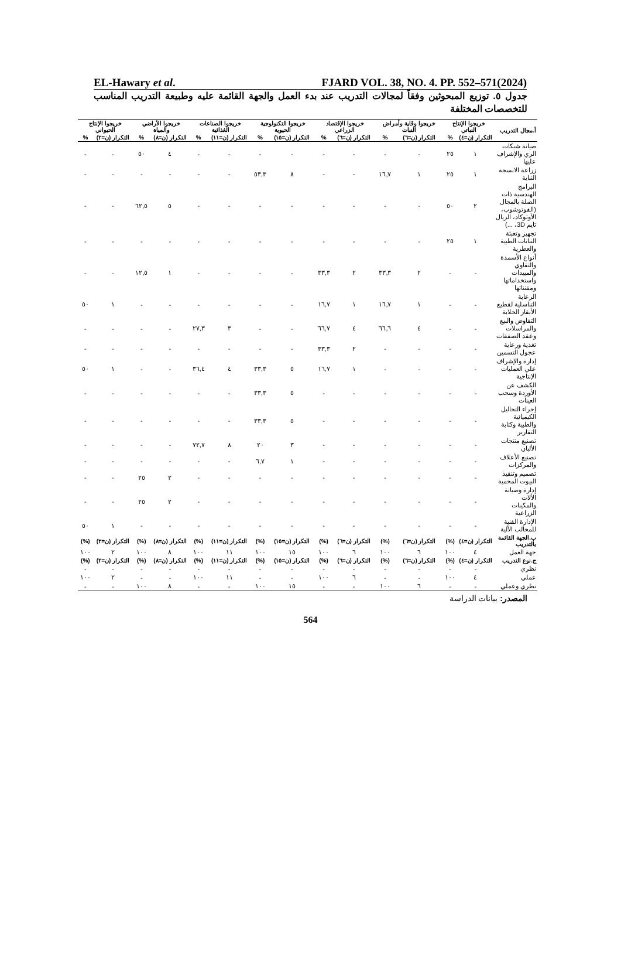EL-Hawary et al. FJARD VOL. 38, NO. 4. PP. 552–571(2024)
جدول ٥. توزيع المبحوثين وفقاً لمجالات التدريب عند بدء العمل والجهة القائمة عليه وطبيعة التدريب المناسب للتخصصات المختلفة
| أ.مجال التدريب | خريجوا الإنتاج النباتي | | خريجوا وقاية وأمراض النبات | | خريجوا الإقتصاد الزراعي | | خريجوا التكنولوجية الحيوية | | خريجوا الصناعات الغذائية | | خريجوا الأراضي والمياة | | خريجوا الإنتاج الحيواني | |
| --- | --- | --- | --- | --- | --- | --- | --- | --- | --- | --- | --- | --- | --- | --- |
| | التكرار (ن=٤) | % | التكرار (ن=٦) | % | التكرار (ن=٦) | % | التكرار (ن=١٥) | % | التكرار (ن=١١) | % | التكرار (ن=٨) | % | التكرار (ن=٢) | % |
| صيانة شبكات الري والإشراف عليها | ١ | ٢٥ | - | - | - | - | - | - | - | - | ٤ | ٥٠ | - | - |
| زراعة الانسجة النباية | ١ | ٢٥ | ١ | ١٦,٧ | - | - | ٨ | ٥٣,٣ | - | - | - | - | - | - |
| البرامج الهندسية ذات الصلة بالمجال (الفوتوشوب، الأوتوكاد، الريال تايم 3D، ...) | ٢ | ٥٠ | - | - | - | - | - | - | - | - | ٥ | ٦٢,٥ | - | - |
| تجهيز وتعبئة النباتات الطبية والعطرية | ١ | ٢٥ | - | - | - | - | - | - | - | - | - | - | - | - |
| أنواع الأسمدة والتقاوي والمبيدات واستخداماتها ومقنناتها | - | - | ٢ | ٣٣,٣ | ٢ | ٣٣,٣ | - | - | - | - | ١ | ١٢,٥ | - | - |
| الرعاية التناسلية لقطيع الأبقار الحلابة | - | - | ١ | ١٦,٧ | ١ | ١٦,٧ | - | - | - | - | - | - | ١ | ٥٠ |
| التفاوض والبيع والمراسلات وعقد الصفقات | - | - | ٤ | ٦٦,٦ | ٤ | ٦٦,٧ | - | - | ٣ | ٢٧,٣ | - | - | - | - |
| تغذية ورعاية عجول التسمين | - | - | - | - | ٢ | ٣٣,٣ | - | - | - | - | - | - | - | - |
| إدارة والإشراف علي العمليات الإنتاجية | - | - | - | - | ١ | ١٦,٧ | ٥ | ٣٣,٣ | ٤ | ٣٦,٤ | - | - | ١ | ٥٠ |
| الكشف عن الأوردة وسحب العينات | - | - | - | - | - | - | ٥ | ٣٣,٣ | - | - | - | - | - | - |
| إجراء التحاليل الكيميائية والطبية وكتابة التقارير | - | - | - | - | - | - | ٥ | ٣٣,٣ | - | - | - | - | - | - |
| تصنيع منتجات الألبان | - | - | - | - | - | - | ٣ | ٢٠ | ٨ | ٧٢,٧ | - | - | - | - |
| تصنيع الأعلاف والمركزات | - | - | - | - | - | - | ١ | ٦,٧ | - | - | - | - | - | - |
| تصميم وتنفيذ البيوت المحمية | - | - | - | - | - | - | - | - | - | - | ٢ | ٢٥ | - | - |
| إدارة وصيانة الألات والمكينات الزراعية | - | - | - | - | - | - | - | - | - | - | ٢ | ٢٥ | - | - |
| الإدارة الفنية للمحالب الألية | - | - | - | - | - | - | - | - | - | - | - | - | ١ | ٥٠ |
| ب.الجهة القائمة بالتدريب | التكرار (ن=٤) | (%) | التكرار (ن=٦) | (%) | التكرار (ن=٦) | (%) | التكرار (ن=١٥) | (%) | التكرار (ن=١١) | (%) | التكرار (ن=٨) | (%) | التكرار (ن=٢) | (%) |
| جهة العمل | ٤ | ١٠٠ | ٦ | ١٠٠ | ٦ | ١٠٠ | ١٥ | ١٠٠ | ١١ | ١٠٠ | ٨ | ١٠٠ | ٢ | ١٠٠ |
| ج.نوع التدريب | التكرار (ن=٤) | (%) | التكرار (ن=٦) | (%) | التكرار (ن=٦) | (%) | التكرار (ن=١٥) | (%) | التكرار (ن=١١) | (%) | التكرار (ن=٨) | (%) | التكرار (ن=٢) | (%) |
| نظري | - | - | - | - | - | - | - | - | - | - | - | - | - | - |
| عملي | ٤ | ١٠٠ | - | - | ٦ | ١٠٠ | - | - | ١١ | ١٠٠ | - | - | ٢ | ١٠٠ |
| نظري وعملي | - | - | ٦ | ١٠٠ | - | - | ١٥ | ١٠٠ | - | - | ٨ | ١٠٠ | - | - |
المصدر: بيانات الدراسة
564